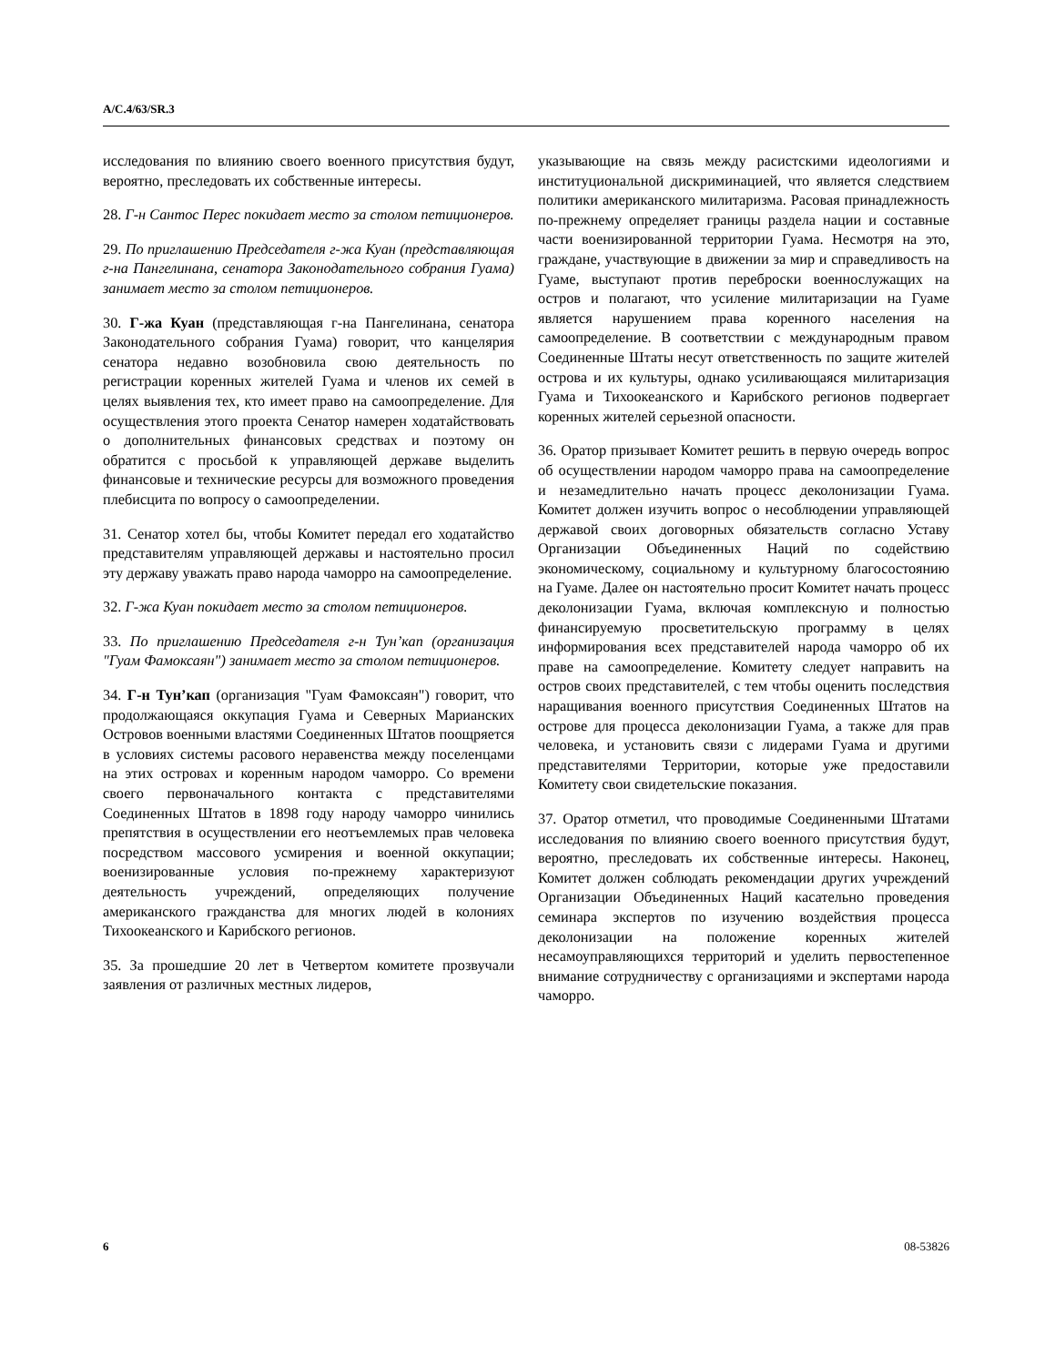A/C.4/63/SR.3
исследования по влиянию своего военного присутствия будут, вероятно, преследовать их собственные интересы.
28. Г-н Сантос Перес покидает место за столом петиционеров.
29. По приглашению Председателя г-жа Куан (представляющая г-на Пангелинана, сенатора Законодательного собрания Гуама) занимает место за столом петиционеров.
30. Г-жа Куан (представляющая г-на Пангелинана, сенатора Законодательного собрания Гуама) говорит, что канцелярия сенатора недавно возобновила свою деятельность по регистрации коренных жителей Гуама и членов их семей в целях выявления тех, кто имеет право на самоопределение. Для осуществления этого проекта Сенатор намерен ходатайствовать о дополнительных финансовых средствах и поэтому он обратится с просьбой к управляющей державе выделить финансовые и технические ресурсы для возможного проведения плебисцита по вопросу о самоопределении.
31. Сенатор хотел бы, чтобы Комитет передал его ходатайство представителям управляющей державы и настоятельно просил эту державу уважать право народа чаморро на самоопределение.
32. Г-жа Куан покидает место за столом петиционеров.
33. По приглашению Председателя г-н Тун’кап (организация "Гуам Фамоксаян") занимает место за столом петиционеров.
34. Г-н Тун’кап (организация "Гуам Фамоксаян") говорит, что продолжающаяся оккупация Гуама и Северных Марианских Островов военными властями Соединенных Штатов поощряется в условиях системы расового неравенства между поселенцами на этих островах и коренным народом чаморро. Со времени своего первоначального контакта с представителями Соединенных Штатов в 1898 году народу чаморро чинились препятствия в осуществлении его неотъемлемых прав человека посредством массового усмирения и военной оккупации; военизированные условия по-прежнему характеризуют деятельность учреждений, определяющих получение американского гражданства для многих людей в колониях Тихоокеанского и Карибского регионов.
35. За прошедшие 20 лет в Четвертом комитете прозвучали заявления от различных местных лидеров,
указывающие на связь между расистскими идеологиями и институциональной дискриминацией, что является следствием политики американского милитаризма. Расовая принадлежность по-прежнему определяет границы раздела нации и составные части военизированной территории Гуама. Несмотря на это, граждане, участвующие в движении за мир и справедливость на Гуаме, выступают против переброски военнослужащих на остров и полагают, что усиление милитаризации на Гуаме является нарушением права коренного населения на самоопределение. В соответствии с международным правом Соединенные Штаты несут ответственность по защите жителей острова и их культуры, однако усиливающаяся милитаризация Гуама и Тихоокеанского и Карибского регионов подвергает коренных жителей серьезной опасности.
36. Оратор призывает Комитет решить в первую очередь вопрос об осуществлении народом чаморро права на самоопределение и незамедлительно начать процесс деколонизации Гуама. Комитет должен изучить вопрос о несоблюдении управляющей державой своих договорных обязательств согласно Уставу Организации Объединенных Наций по содействию экономическому, социальному и культурному благосостоянию на Гуаме. Далее он настоятельно просит Комитет начать процесс деколонизации Гуама, включая комплексную и полностью финансируемую просветительскую программу в целях информирования всех представителей народа чаморро об их праве на самоопределение. Комитету следует направить на остров своих представителей, с тем чтобы оценить последствия наращивания военного присутствия Соединенных Штатов на острове для процесса деколонизации Гуама, а также для прав человека, и установить связи с лидерами Гуама и другими представителями Территории, которые уже предоставили Комитету свои свидетельские показания.
37. Оратор отметил, что проводимые Соединенными Штатами исследования по влиянию своего военного присутствия будут, вероятно, преследовать их собственные интересы. Наконец, Комитет должен соблюдать рекомендации других учреждений Организации Объединенных Наций касательно проведения семинара экспертов по изучению воздействия процесса деколонизации на положение коренных жителей несамоуправляющихся территорий и уделить первостепенное внимание сотрудничеству с организациями и экспертами народа чаморро.
6 08-53826